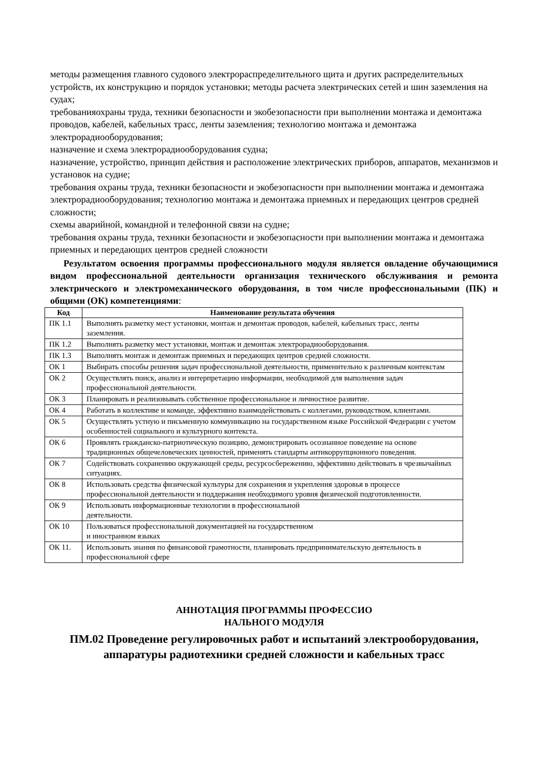методы размещения главного судового электрораспределительного щита и других распределительных устройств, их конструкцию и порядок установки; методы расчета электрических сетей и шин заземления на судах;
требованияохраны труда, техники безопасности и экобезопасности при выполнении монтажа и демонтажа проводов, кабелей, кабельных трасс, ленты заземления; технологию монтажа и демонтажа электрорадиооборудования;
назначение и схема электрорадиооборудования судна;
назначение, устройство, принцип действия и расположение электрических приборов, аппаратов, механизмов и установок на судне;
требования охраны труда, техники безопасности и экобезопасности при выполнении монтажа и демонтажа электрорадиооборудования; технологию монтажа и демонтажа приемных и передающих центров средней сложности;
схемы аварийной, командной и телефонной связи на судне;
требования охраны труда, техники безопасности и экобезопасности при выполнении монтажа и демонтажа приемных и передающих центров средней сложности
Результатом освоения программы профессионального модуля является овладение обучающимися видом профессиональной деятельности организация технического обслуживания и ремонта электрического и электромеханического оборудования, в том числе профессиональными (ПК) и общими (ОК) компетенциями:
| Код | Наименование результата обучения |
| --- | --- |
| ПК 1.1 | Выполнять разметку мест установки, монтаж и демонтаж проводов, кабелей, кабельных трасс, ленты заземления. |
| ПК 1.2 | Выполнять разметку мест установки, монтаж и демонтаж электрорадиооборудования. |
| ПК 1.3 | Выполнять монтаж и демонтаж приемных и передающих центров средней сложности. |
| ОК 1 | Выбирать способы решения задач профессиональной деятельности, применительно к различным контекстам |
| ОК 2 | Осуществлять поиск, анализ и интерпретацию информации, необходимой для выполнения задач профессиональной деятельности. |
| ОК 3 | Планировать и реализовывать собственное профессиональное и личностное развитие. |
| ОК 4 | Работать в коллективе и команде, эффективно взаимодействовать с коллегами, руководством, клиентами. |
| ОК 5 | Осуществлять устную и письменную коммуникацию на государственном языке Российской Федерации с учетом особенностей социального и культурного контекста. |
| ОК 6 | Проявлять гражданско-патриотическую позицию, демонстрировать осознанное поведение на основе традиционных общечеловеческих ценностей, применять стандарты антикоррупционного поведения. |
| ОК 7 | Содействовать сохранению окружающей среды, ресурсосбережению, эффективно действовать в чрезвычайных ситуациях. |
| ОК 8 | Использовать средства физической культуры для сохранения и укрепления здоровья в процессе профессиональной деятельности и поддержания необходимого уровня физической подготовленности. |
| ОК 9 | Использовать информационные технологии в профессиональной деятельности. |
| ОК 10 | Пользоваться профессиональной документацией на государственном и иностранном языках |
| ОК 11. | Использовать знания по финансовой грамотности, планировать предпринимательскую деятельность в профессиональной сфере |
АННОТАЦИЯ ПРОГРАММЫ ПРОФЕССИО
НАЛЬНОГО МОДУЛЯ
ПМ.02 Проведение регулировочных работ и испытаний электрооборудования, аппаратуры радиотехники средней сложности и кабельных трасс